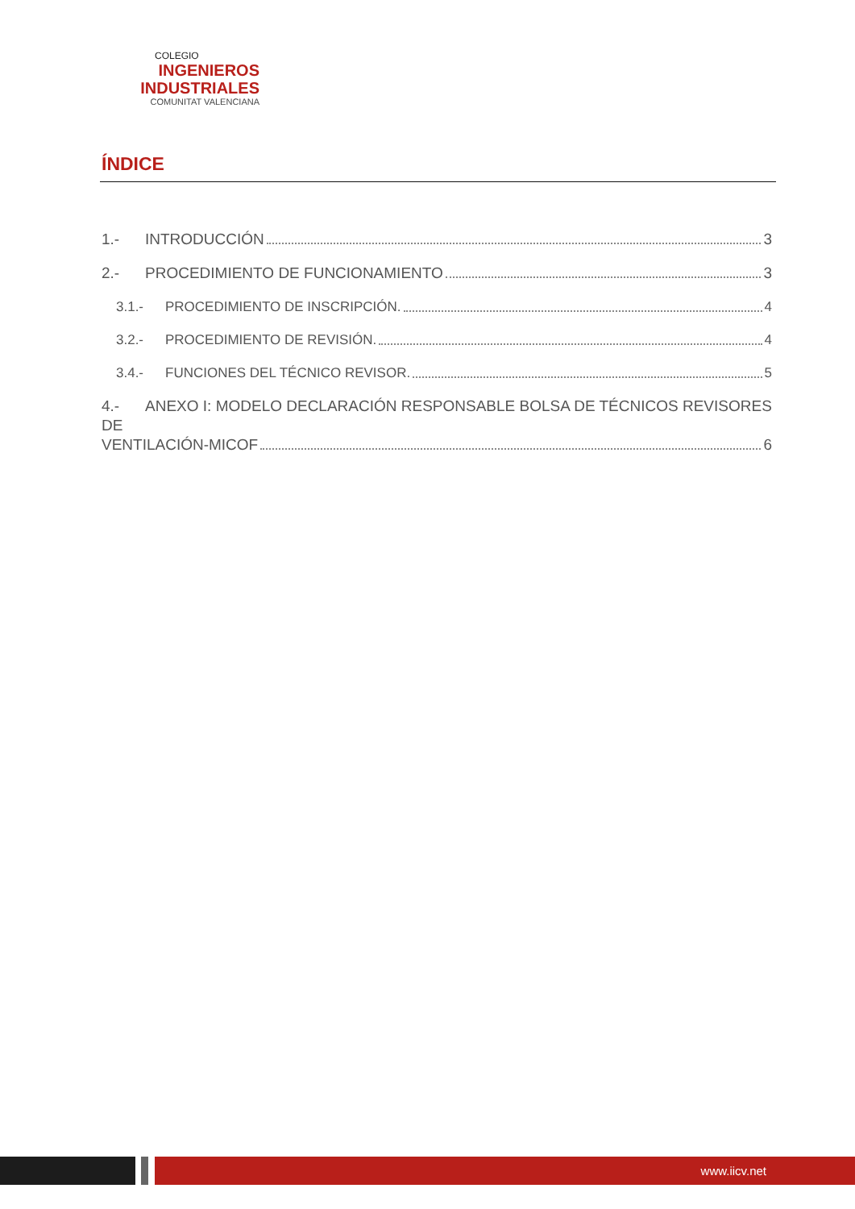COLEGIO
INGENIEROS
INDUSTRIALES
COMUNITAT VALENCIANA
ÍNDICE
1.- INTRODUCCIÓN 3
2.- PROCEDIMIENTO DE FUNCIONAMIENTO 3
3.1.- PROCEDIMIENTO DE INSCRIPCIÓN. 4
3.2.- PROCEDIMIENTO DE REVISIÓN. 4
3.4.- FUNCIONES DEL TÉCNICO REVISOR. 5
4.- ANEXO I: MODELO DECLARACIÓN RESPONSABLE BOLSA DE TÉCNICOS REVISORES DE
VENTILACIÓN-MICOF 6
www.iicv.net